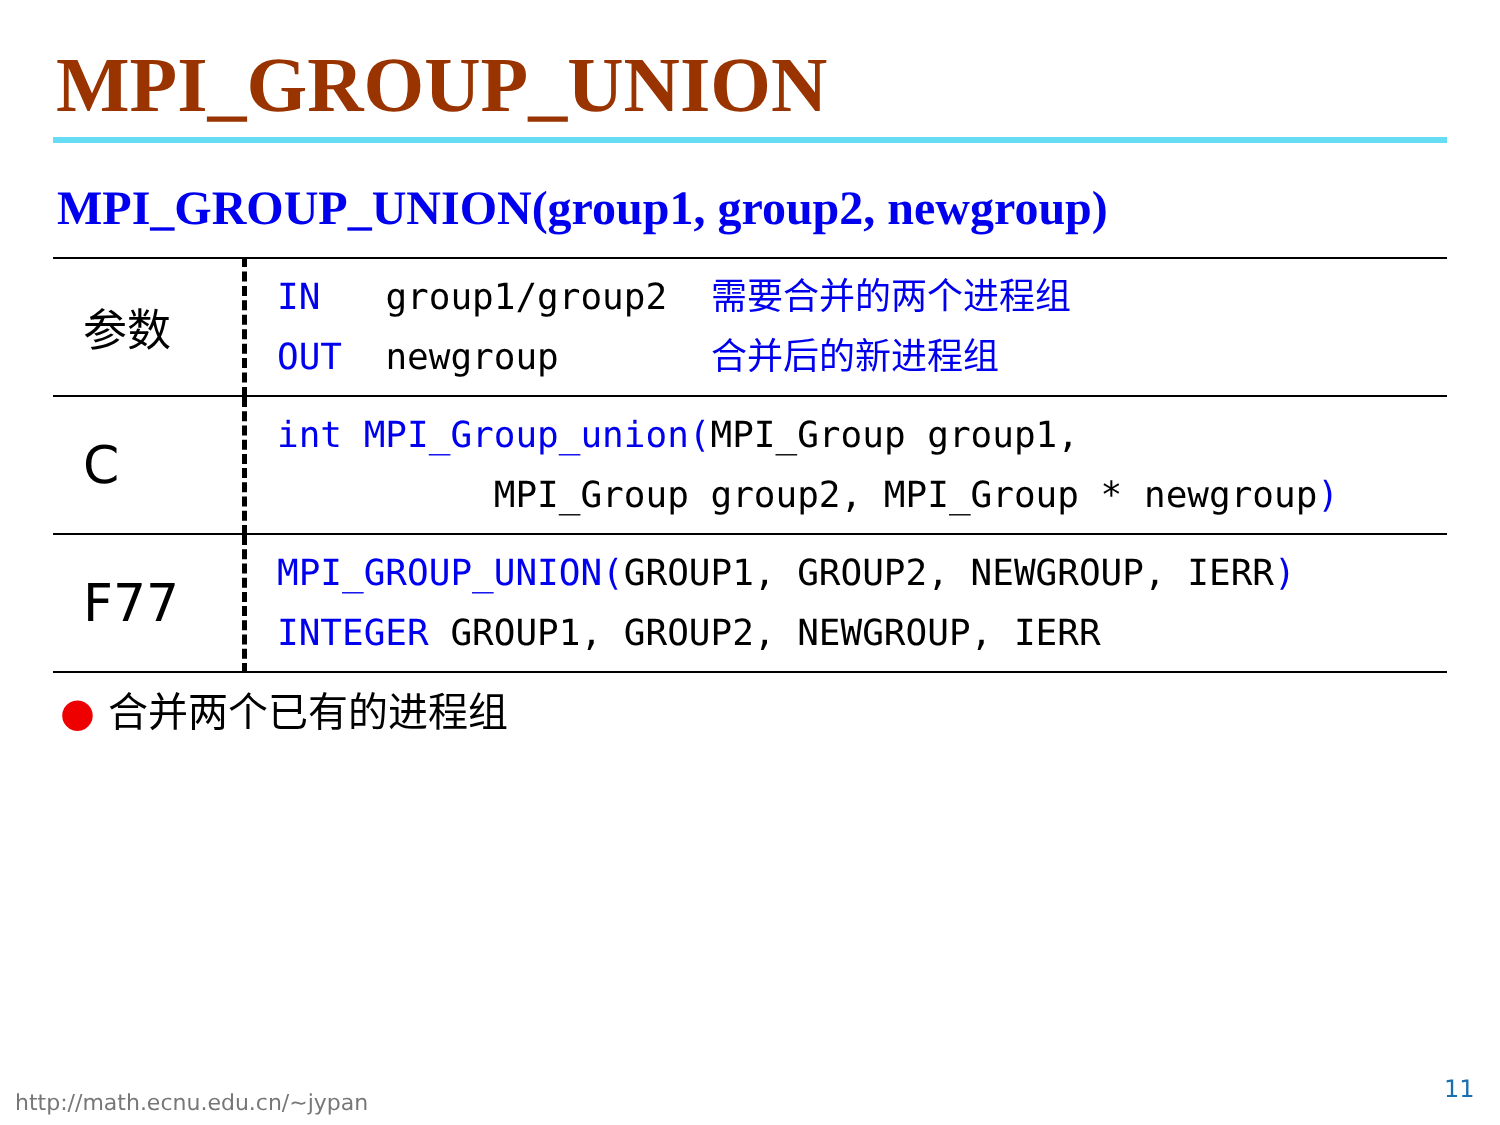MPI_GROUP_UNION
MPI_GROUP_UNION(group1, group2, newgroup)
| 参数 | IN group1/group2 需要合并的两个进程组 OUT newgroup 合并后的新进程组 |
| C | int MPI_Group_union( MPI_Group group1, MPI_Group group2, MPI_Group * newgroup ) |
| F77 | MPI_GROUP_UNION( GROUP1, GROUP2, NEWGROUP, IERR ) INTEGER GROUP1, GROUP2, NEWGROUP, IERR |
● 合并两个已有的进程组
http://math.ecnu.edu.cn/~jypan 11